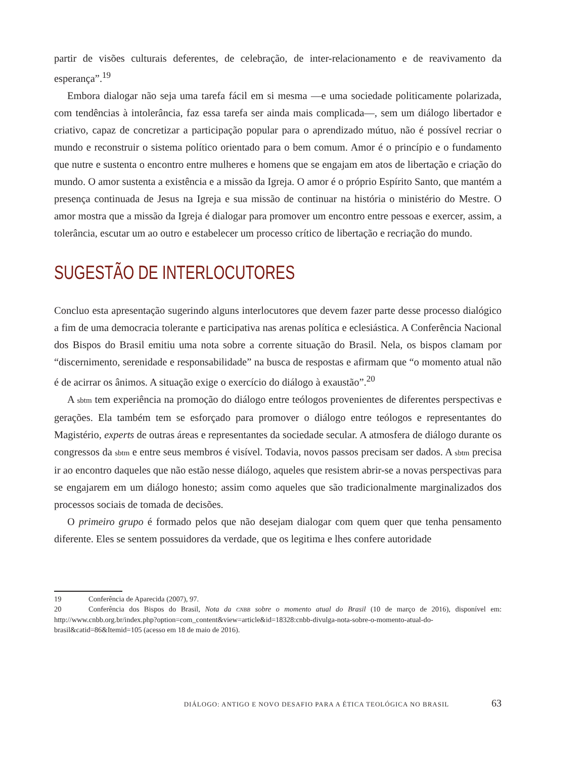partir de visões culturais deferentes, de celebração, de inter-relacionamento e de reavivamento da esperança”.<sup>19</sup>
Embora dialogar não seja uma tarefa fácil em si mesma —e uma sociedade politicamente polarizada, com tendências à intolerância, faz essa tarefa ser ainda mais complicada—, sem um diálogo libertador e criativo, capaz de concretizar a participação popular para o aprendizado mútuo, não é possível recriar o mundo e reconstruir o sistema político orientado para o bem comum. Amor é o princípio e o fundamento que nutre e sustenta o encontro entre mulheres e homens que se engajam em atos de libertação e criação do mundo. O amor sustenta a existência e a missão da Igreja. O amor é o próprio Espírito Santo, que mantém a presença continuada de Jesus na Igreja e sua missão de continuar na história o ministério do Mestre. O amor mostra que a missão da Igreja é dialogar para promover um encontro entre pessoas e exercer, assim, a tolerância, escutar um ao outro e estabelecer um processo crítico de libertação e recriação do mundo.
SUGESTÃO DE INTERLOCUTORES
Concluo esta apresentação sugerindo alguns interlocutores que devem fazer parte desse processo dialógico a fim de uma democracia tolerante e participativa nas arenas política e eclesiástica. A Conferência Nacional dos Bispos do Brasil emitiu uma nota sobre a corrente situação do Brasil. Nela, os bispos clamam por “discernimento, serenidade e responsabilidade” na busca de respostas e afirmam que “o momento atual não é de acirrar os ânimos. A situação exige o exercício do diálogo à exaustão”.<sup>20</sup>
A sbtm tem experiência na promoção do diálogo entre teólogos provenientes de diferentes perspectivas e gerações. Ela também tem se esforçado para promover o diálogo entre teólogos e representantes do Magistério, experts de outras áreas e representantes da sociedade secular. A atmosfera de diálogo durante os congressos da sbtm e entre seus membros é visível. Todavia, novos passos precisam ser dados. A sbtm precisa ir ao encontro daqueles que não estão nesse diálogo, aqueles que resistem abrir-se a novas perspectivas para se engajarem em um diálogo honesto; assim como aqueles que são tradicionalmente marginalizados dos processos sociais de tomada de decisões.
O primeiro grupo é formado pelos que não desejam dialogar com quem quer que tenha pensamento diferente. Eles se sentem possuidores da verdade, que os legitima e lhes confere autoridade
19 Conferência de Aparecida (2007), 97.
20 Conferência dos Bispos do Brasil, Nota da CNBB sobre o momento atual do Brasil (10 de março de 2016), disponível em: http://www.cnbb.org.br/index.php?option=com_content&view=article&id=18328:cnbb-divulga-nota-sobre-o-momento-atual-do-brasil&catid=86&Itemid=105 (acesso em 18 de maio de 2016).
DIÁLOGO: ANTIGO E NOVO DESAFIO PARA A ÉTICA TEOLÓGICA NO BRASIL 63